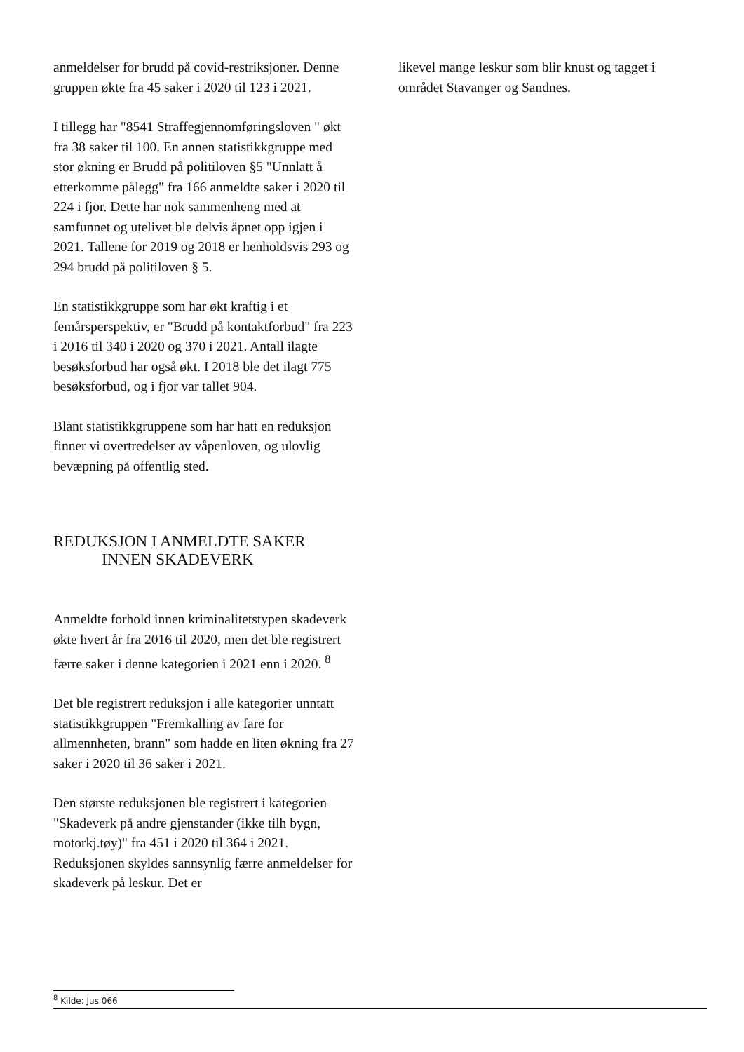anmeldelser for brudd på covid-restriksjoner. Denne gruppen økte fra 45 saker i 2020 til 123 i 2021.
I tillegg har "8541 Straffegjennomføringsloven " økt fra 38 saker til 100. En annen statistikkgruppe med stor økning er Brudd på politiloven §5 "Unnlatt å etterkomme pålegg" fra 166 anmeldte saker i 2020 til 224 i fjor. Dette har nok sammenheng med at samfunnet og utelivet ble delvis åpnet opp igjen i 2021. Tallene for 2019 og 2018 er henholdsvis 293 og 294 brudd på politiloven § 5.
En statistikkgruppe som har økt kraftig i et femårsperspektiv, er "Brudd på kontaktforbud" fra 223 i 2016 til 340 i 2020 og 370 i 2021. Antall ilagte besøksforbud har også økt. I 2018 ble det ilagt 775 besøksforbud, og i fjor var tallet 904.
Blant statistikkgruppene som har hatt en reduksjon finner vi overtredelser av våpenloven, og ulovlig bevæpning på offentlig sted.
REDUKSJON I ANMELDTE SAKER
INNEN SKADEVERK
Anmeldte forhold innen kriminalitetstypen skadeverk økte hvert år fra 2016 til 2020, men det ble registrert færre saker i denne kategorien i 2021 enn i 2020. <sup>8</sup>
Det ble registrert reduksjon i alle kategorier unntatt statistikkgruppen "Fremkalling av fare for allmennheten, brann" som hadde en liten økning fra 27 saker i 2020 til 36 saker i 2021.
Den største reduksjonen ble registrert i kategorien "Skadeverk på andre gjenstander (ikke tilh bygn, motorkj.tøy)" fra 451 i 2020 til 364 i 2021. Reduksjonen skyldes sannsynlig færre anmeldelser for skadeverk på leskur. Det er
likevel mange leskur som blir knust og tagget i området Stavanger og Sandnes.
<sup>8</sup> Kilde: Jus 066